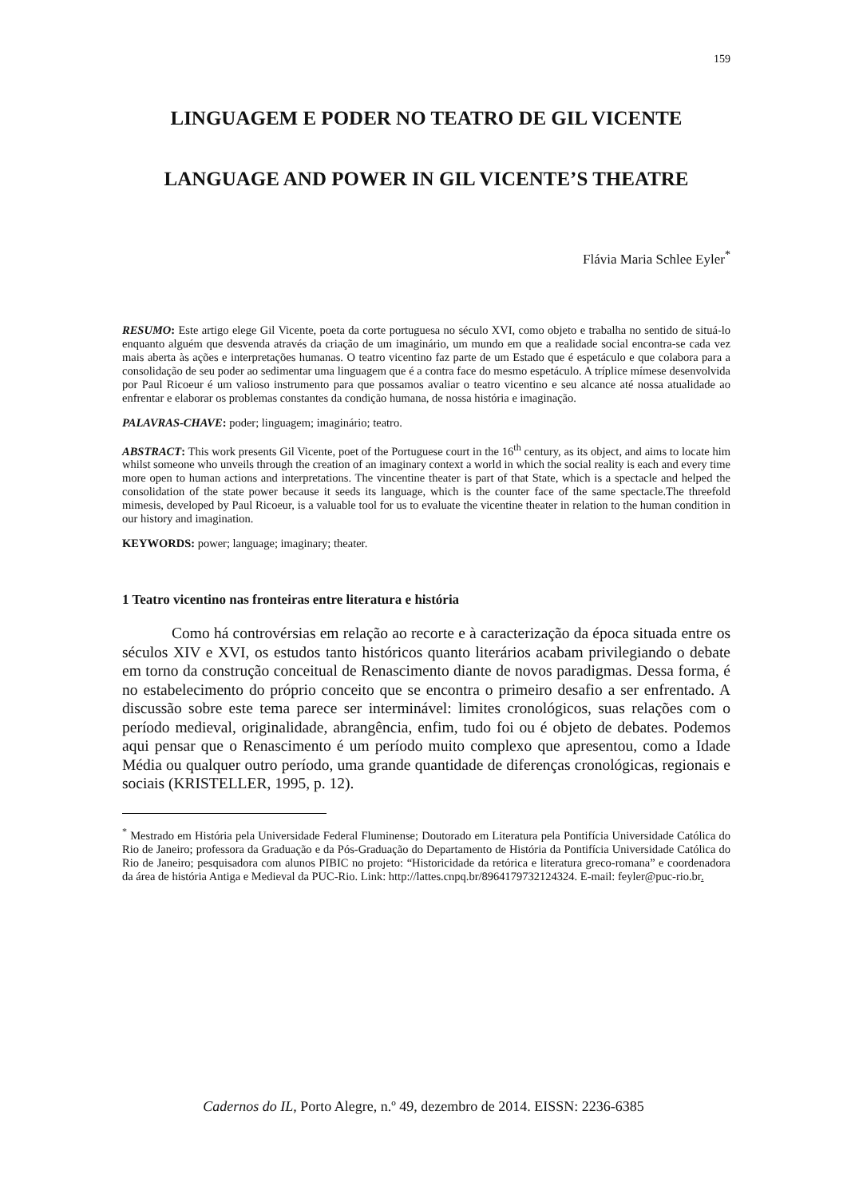159
LINGUAGEM E PODER NO TEATRO DE GIL VICENTE
LANGUAGE AND POWER IN GIL VICENTE’S THEATRE
Flávia Maria Schlee Eyler<sup>*</sup>
RESUMO: Este artigo elege Gil Vicente, poeta da corte portuguesa no século XVI, como objeto e trabalha no sentido de situá-lo enquanto alguém que desvenda através da criação de um imaginário, um mundo em que a realidade social encontra-se cada vez mais aberta às ações e interpretações humanas. O teatro vicentino faz parte de um Estado que é espetáculo e que colabora para a consolidação de seu poder ao sedimentar uma linguagem que é a contra face do mesmo espetáculo. A tríplice mímese desenvolvida por Paul Ricoeur é um valioso instrumento para que possamos avaliar o teatro vicentino e seu alcance até nossa atualidade ao enfrentar e elaborar os problemas constantes da condição humana, de nossa história e imaginação.
PALAVRAS-CHAVE: poder; linguagem; imaginário; teatro.
ABSTRACT: This work presents Gil Vicente, poet of the Portuguese court in the 16<sup>th</sup> century, as its object, and aims to locate him whilst someone who unveils through the creation of an imaginary context a world in which the social reality is each and every time more open to human actions and interpretations. The vincentine theater is part of that State, which is a spectacle and helped the consolidation of the state power because it seeds its language, which is the counter face of the same spectacle.The threefold mimesis, developed by Paul Ricoeur, is a valuable tool for us to evaluate the vicentine theater in relation to the human condition in our history and imagination.
KEYWORDS: power; language; imaginary; theater.
1 Teatro vicentino nas fronteiras entre literatura e história
Como há controvérsias em relação ao recorte e à caracterização da época situada entre os séculos XIV e XVI, os estudos tanto históricos quanto literários acabam privilegiando o debate em torno da construção conceitual de Renascimento diante de novos paradigmas. Dessa forma, é no estabelecimento do próprio conceito que se encontra o primeiro desafio a ser enfrentado. A discussão sobre este tema parece ser interminável: limites cronológicos, suas relações com o período medieval, originalidade, abrangência, enfim, tudo foi ou é objeto de debates. Podemos aqui pensar que o Renascimento é um período muito complexo que apresentou, como a Idade Média ou qualquer outro período, uma grande quantidade de diferenças cronológicas, regionais e sociais (KRISTELLER, 1995, p. 12).
<sup>*</sup> Mestrado em História pela Universidade Federal Fluminense; Doutorado em Literatura pela Pontifícia Universidade Católica do Rio de Janeiro; professora da Graduação e da Pós-Graduação do Departamento de História da Pontifícia Universidade Católica do Rio de Janeiro; pesquisadora com alunos PIBIC no projeto: “Historicidade da retórica e literatura greco-romana” e coordenadora da área de história Antiga e Medieval da PUC-Rio. Link: http://lattes.cnpq.br/8964179732124324. E-mail: feyler@puc-rio.br.
Cadernos do IL, Porto Alegre, n.º 49, dezembro de 2014. EISSN: 2236-6385